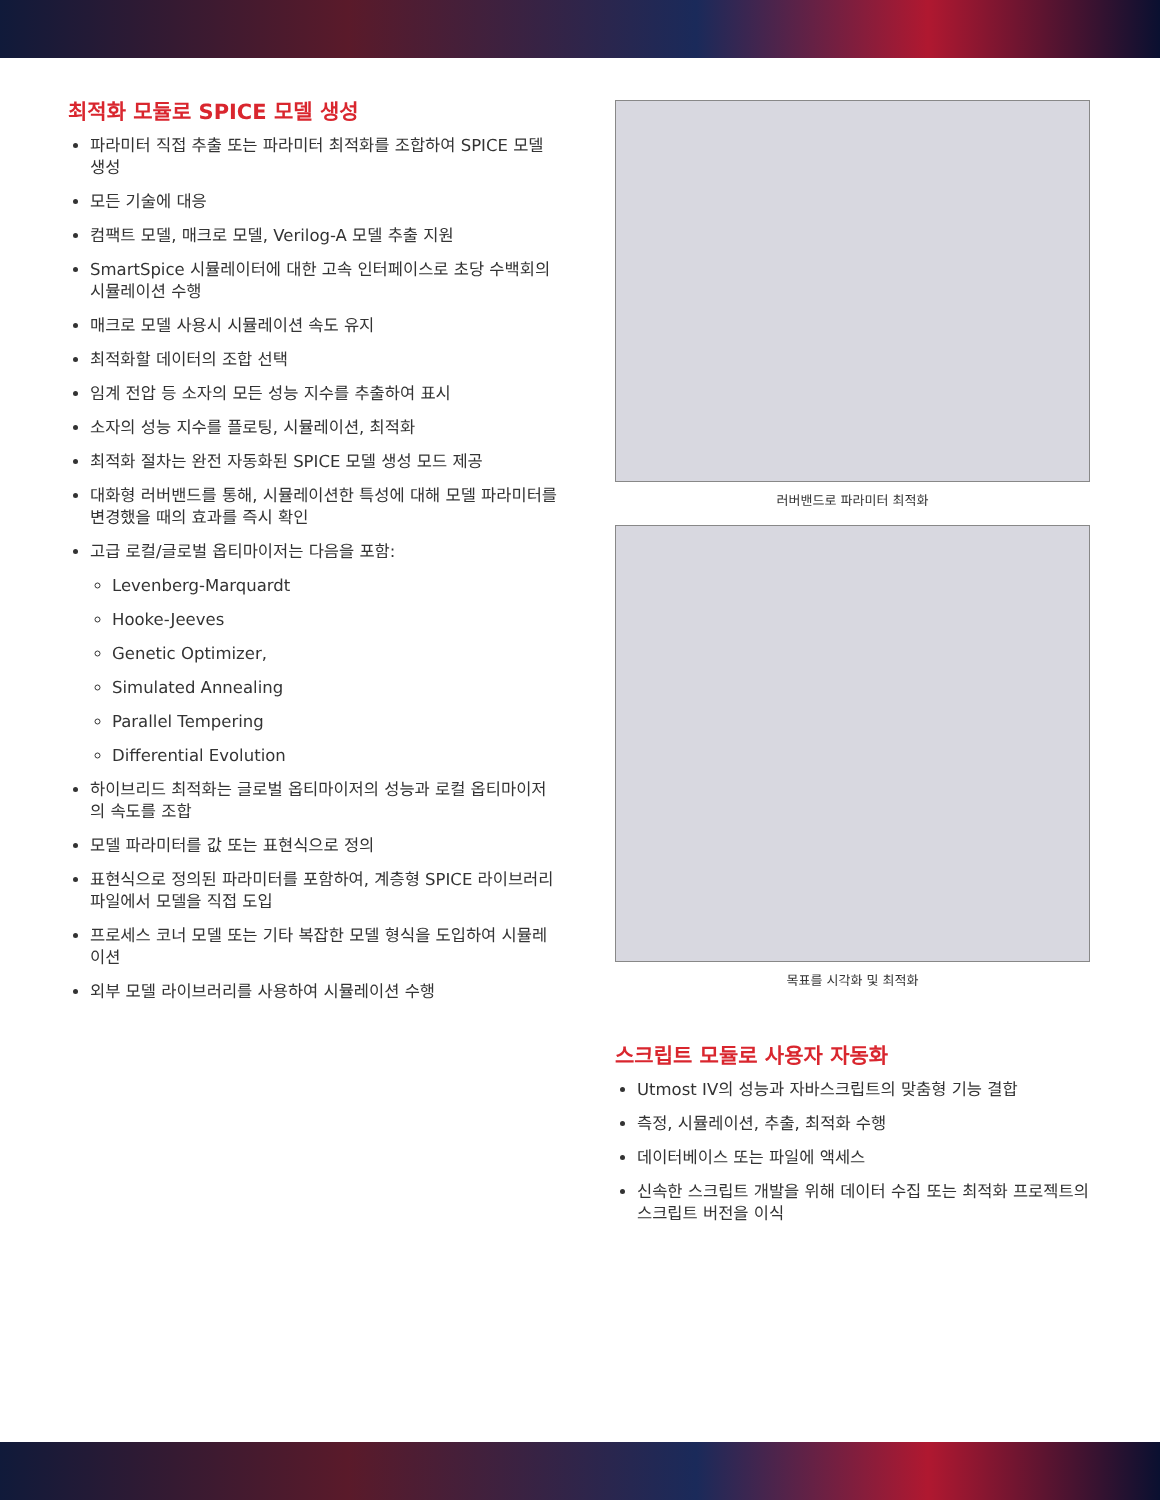최적화 모듈로 SPICE 모델 생성
파라미터 직접 추출 또는 파라미터 최적화를 조합하여 SPICE 모델 생성
모든 기술에 대응
컴팩트 모델, 매크로 모델, Verilog-A 모델 추출 지원
SmartSpice 시뮬레이터에 대한 고속 인터페이스로 초당 수백회의 시뮬레이션 수행
매크로 모델 사용시 시뮬레이션 속도 유지
최적화할 데이터의 조합 선택
임계 전압 등 소자의 모든 성능 지수를 추출하여 표시
소자의 성능 지수를 플로팅, 시뮬레이션, 최적화
최적화 절차는 완전 자동화된 SPICE 모델 생성 모드 제공
대화형 러버밴드를 통해, 시뮬레이션한 특성에 대해 모델 파라미터를 변경했을 때의 효과를 즉시 확인
고급 로컬/글로벌 옵티마이저는 다음을 포함:
Levenberg-Marquardt
Hooke-Jeeves
Genetic Optimizer,
Simulated Annealing
Parallel Tempering
Differential Evolution
하이브리드 최적화는 글로벌 옵티마이저의 성능과 로컬 옵티마이저의 속도를 조합
모델 파라미터를 값 또는 표현식으로 정의
표현식으로 정의된 파라미터를 포함하여, 계층형 SPICE 라이브러리 파일에서 모델을 직접 도입
프로세스 코너 모델 또는 기타 복잡한 모델 형식을 도입하여 시뮬레이션
외부 모델 라이브러리를 사용하여 시뮬레이션 수행
러버밴드로 파라미터 최적화
목표를 시각화 및 최적화
스크립트 모듈로 사용자 자동화
Utmost IV의 성능과 자바스크립트의 맞춤형 기능 결합
측정, 시뮬레이션, 추출, 최적화 수행
데이터베이스 또는 파일에 액세스
신속한 스크립트 개발을 위해 데이터 수집 또는 최적화 프로젝트의 스크립트 버전을 이식